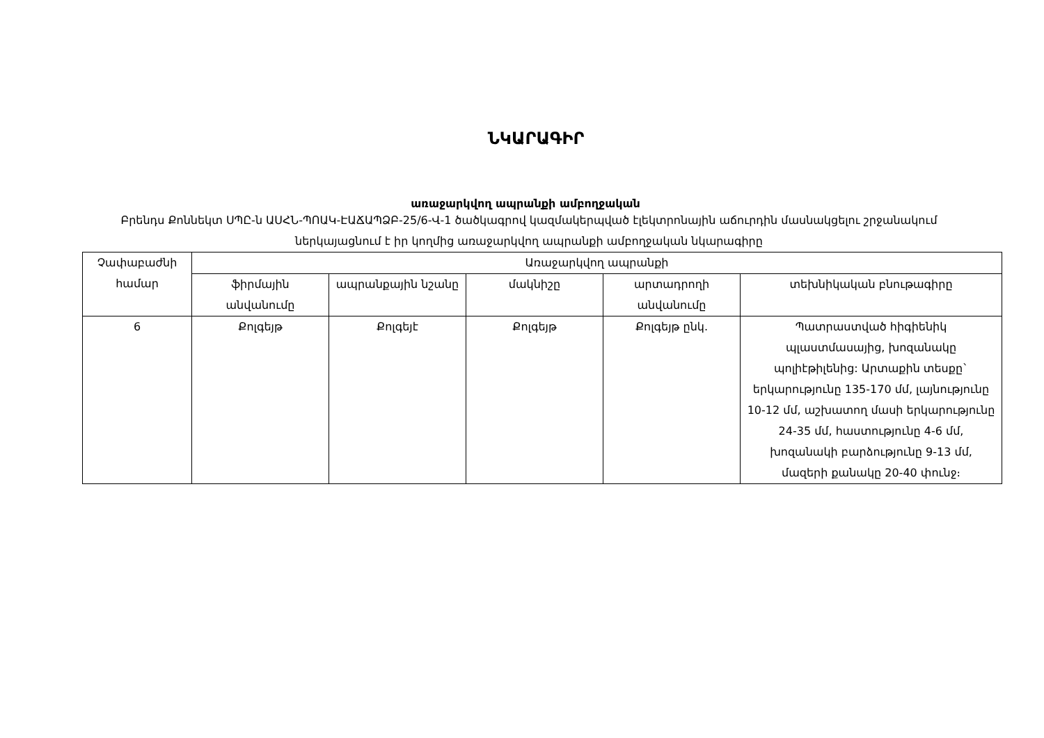ՆԿԱՐԱԳԻՐ
առաջարկվող ապրանքի ամբողջական
Բրենդս Քոննեկտ ՍՊԸ-ն ԱՍՀՆ-ՊՈԱԿ-ԷԱՃԱՊՁԲ-25/6-Վ-1 ծածկագրով կազմակերպված էլեկտրոնային աճուրդին մասնակցելու շրջանակում ներկայացնում է իր կողմից առաջարկվող ապրանքի ամբողջական նկարագիրը
| Չափաբաժնի համար | Առաջարկվող ապրանքի | | | | |
| --- | --- | --- | --- | --- | --- |
| | ֆիրմային անվանումը | ապրանքային նշանը | մակնիշը | արտադրողի անվանումը | տեխնիկական բնութագիրը |
| 6 | Քոլգեյթ | Քոլգեյէ | Քոլգեյթ | Քոլգեյթ ընկ. | Պատրաստված հիգիենիկ պլաստմասայից, խոզանակը պոլիէթիլենից: Արտաքին տեսքը` երկարությունը 135-170 մմ, լայնությունը 10-12 մմ, աշխատող մասի երկարությունը 24-35 մմ, հաստությունը 4-6 մմ, խոզանակի բարձությունը 9-13 մմ, մազերի քանակը 20-40 փունջ։ |